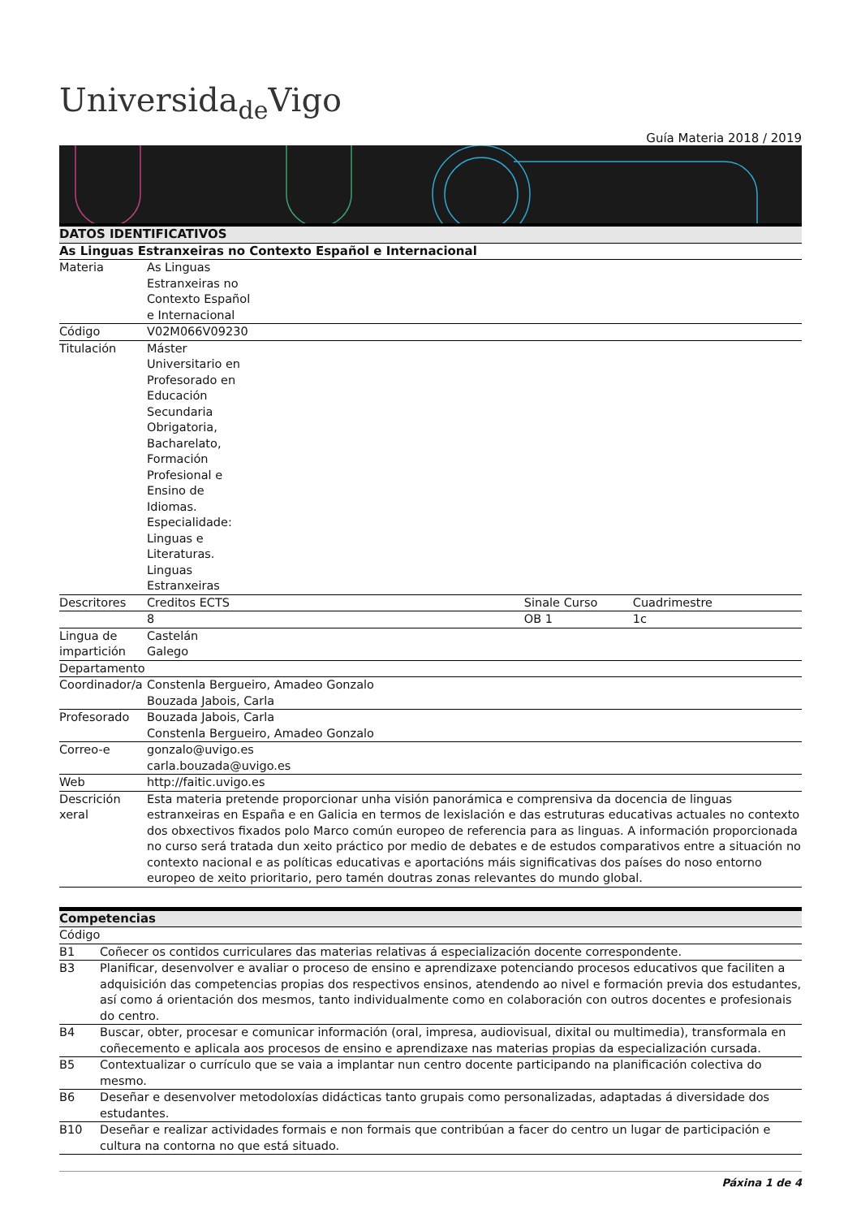Universida<sub>de</sub>Vigo
Guía Materia 2018 / 2019
| DATOS IDENTIFICATIVOS | | | | |
| --- | --- | --- | --- | --- |
| As Linguas Estranxeiras no Contexto Español e Internacional | | | | |
| Materia | As Linguas Estranxeiras no Contexto Español e Internacional | | | |
| Código | V02M066V09230 | | | |
| Titulación | Máster Universitario en Profesorado en Educación Secundaria Obrigatoria, Bacharelato, Formación Profesional e Ensino de Idiomas. Especialidade: Linguas e Literaturas. Linguas Estranxeiras | | | |
| Descritores | Creditos ECTS | | Sinale Curso | Cuadrimestre |
| | 8 | | OB 1 | 1c |
| Lingua de impartición | Castelán Galego | | | |
| Departamento | | | | |
| Coordinador/a | Constenla Bergueiro, Amadeo Gonzalo Bouzada Jabois, Carla | | | |
| Profesorado | Bouzada Jabois, Carla Constenla Bergueiro, Amadeo Gonzalo | | | |
| Correo-e | gonzalo@uvigo.es carla.bouzada@uvigo.es | | | |
| Web | http://faitic.uvigo.es | | | |
| Descrición xeral | Esta materia pretende proporcionar unha visión panorámica e comprensiva da docencia de linguas estranxeiras en España e en Galicia en termos de lexislación e das estruturas educativas actuales no contexto dos obxectivos fixados polo Marco común europeo de referencia para as linguas. A información proporcionada no curso será tratada dun xeito práctico por medio de debates e de estudos comparativos entre a situación no contexto nacional e as políticas educativas e aportacións máis significativas dos países do noso entorno europeo de xeito prioritario, pero tamén doutras zonas relevantes do mundo global. | | | |
| Competencias | |
| --- | --- |
| Código | |
| B1 | Coñecer os contidos curriculares das materias relativas á especialización docente correspondente. |
| B3 | Planificar, desenvolver e avaliar o proceso de ensino e aprendizaxe potenciando procesos educativos que faciliten a adquisición das competencias propias dos respectivos ensinos, atendendo ao nivel e formación previa dos estudantes, así como á orientación dos mesmos, tanto individualmente como en colaboración con outros docentes e profesionais do centro. |
| B4 | Buscar, obter, procesar e comunicar información (oral, impresa, audiovisual, dixital ou multimedia), transformala en coñecemento e aplicala aos procesos de ensino e aprendizaxe nas materias propias da especialización cursada. |
| B5 | Contextualizar o currículo que se vaia a implantar nun centro docente participando na planificación colectiva do mesmo. |
| B6 | Deseñar e desenvolver metodoloxías didácticas tanto grupais como personalizadas, adaptadas á diversidade dos estudantes. |
| B10 | Deseñar e realizar actividades formais e non formais que contribúan a facer do centro un lugar de participación e cultura na contorna no que está situado. |
Páxina 1 de 4